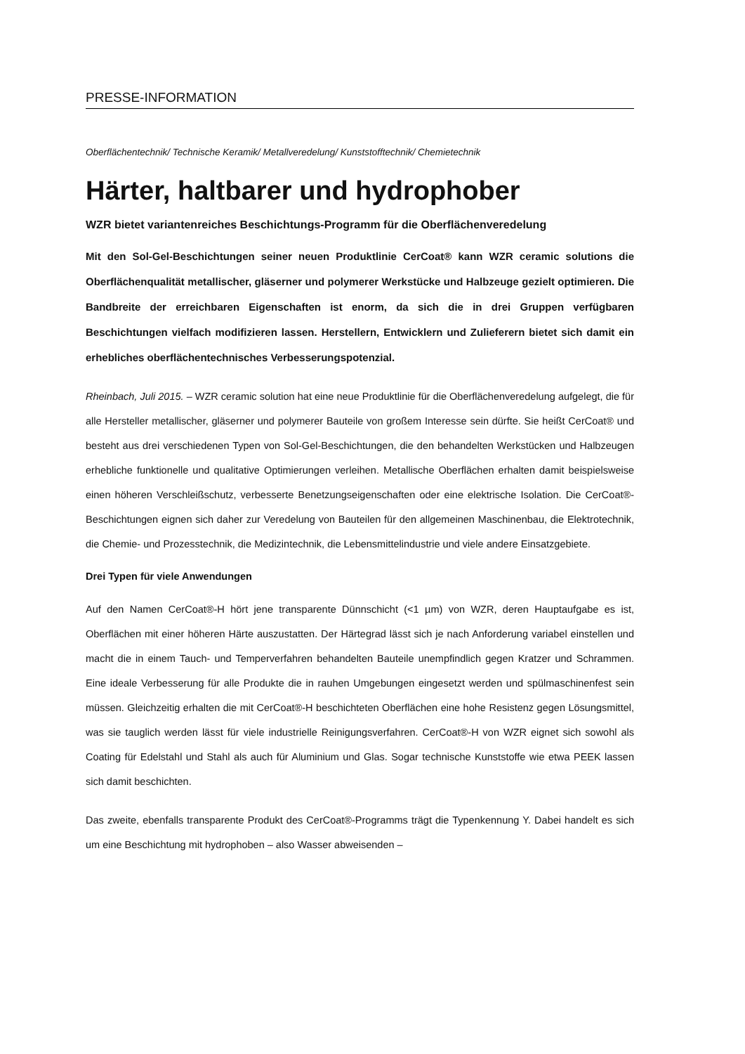PRESSE-INFORMATION
Oberflächentechnik/ Technische Keramik/ Metallveredelung/ Kunststofftechnik/ Chemietechnik
Härter, haltbarer und hydrophober
WZR bietet variantenreiches Beschichtungs-Programm für die Oberflächenveredelung
Mit den Sol-Gel-Beschichtungen seiner neuen Produktlinie CerCoat® kann WZR ceramic solutions die Oberflächenqualität metallischer, gläserner und polymerer Werkstücke und Halbzeuge gezielt optimieren. Die Bandbreite der erreichbaren Eigenschaften ist enorm, da sich die in drei Gruppen verfügbaren Beschichtungen vielfach modifizieren lassen. Herstellern, Entwicklern und Zulieferern bietet sich damit ein erhebliches oberflächentechnisches Verbesserungspotenzial.
Rheinbach, Juli 2015. – WZR ceramic solution hat eine neue Produktlinie für die Oberflächenveredelung aufgelegt, die für alle Hersteller metallischer, gläserner und polymerer Bauteile von großem Interesse sein dürfte. Sie heißt CerCoat® und besteht aus drei verschiedenen Typen von Sol-Gel-Beschichtungen, die den behandelten Werkstücken und Halbzeugen erhebliche funktionelle und qualitative Optimierungen verleihen. Metallische Oberflächen erhalten damit beispielsweise einen höheren Verschleißschutz, verbesserte Benetzungseigenschaften oder eine elektrische Isolation. Die CerCoat®-Beschichtungen eignen sich daher zur Veredelung von Bauteilen für den allgemeinen Maschinenbau, die Elektrotechnik, die Chemie- und Prozesstechnik, die Medizintechnik, die Lebensmittelindustrie und viele andere Einsatzgebiete.
Drei Typen für viele Anwendungen
Auf den Namen CerCoat®-H hört jene transparente Dünnschicht (<1 µm) von WZR, deren Hauptaufgabe es ist, Oberflächen mit einer höheren Härte auszustatten. Der Härtegrad lässt sich je nach Anforderung variabel einstellen und macht die in einem Tauch- und Temperverfahren behandelten Bauteile unempfindlich gegen Kratzer und Schrammen. Eine ideale Verbesserung für alle Produkte die in rauhen Umgebungen eingesetzt werden und spülmaschinenfest sein müssen. Gleichzeitig erhalten die mit CerCoat®-H beschichteten Oberflächen eine hohe Resistenz gegen Lösungsmittel, was sie tauglich werden lässt für viele industrielle Reinigungsverfahren. CerCoat®-H von WZR eignet sich sowohl als Coating für Edelstahl und Stahl als auch für Aluminium und Glas. Sogar technische Kunststoffe wie etwa PEEK lassen sich damit beschichten.
Das zweite, ebenfalls transparente Produkt des CerCoat®-Programms trägt die Typenkennung Y. Dabei handelt es sich um eine Beschichtung mit hydrophoben – also Wasser abweisenden –